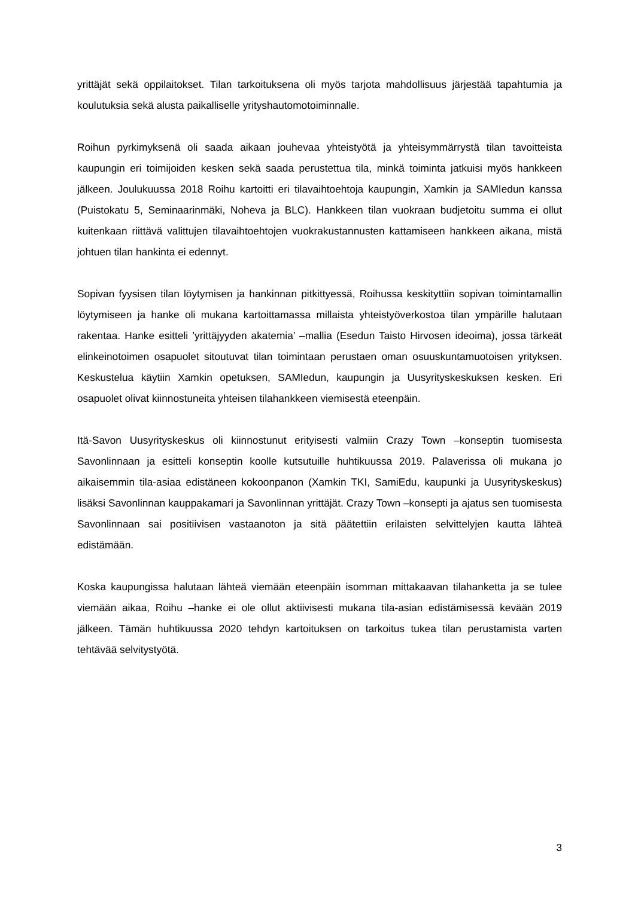yrittäjät sekä oppilaitokset. Tilan tarkoituksena oli myös tarjota mahdollisuus järjestää tapahtumia ja koulutuksia sekä alusta paikalliselle yrityshautomotoiminnalle.
Roihun pyrkimyksenä oli saada aikaan jouhevaa yhteistyötä ja yhteisymmärrystä tilan tavoitteista kaupungin eri toimijoiden kesken sekä saada perustettua tila, minkä toiminta jatkuisi myös hankkeen jälkeen. Joulukuussa 2018 Roihu kartoitti eri tilavaihtoehtoja kaupungin, Xamkin ja SAMIedun kanssa (Puistokatu 5, Seminaarinmäki, Noheva ja BLC). Hankkeen tilan vuokraan budjetoitu summa ei ollut kuitenkaan riittävä valittujen tilavaihtoehtojen vuokrakustannusten kattamiseen hankkeen aikana, mistä johtuen tilan hankinta ei edennyt.
Sopivan fyysisen tilan löytymisen ja hankinnan pitkittyessä, Roihussa keskityttiin sopivan toimintamallin löytymiseen ja hanke oli mukana kartoittamassa millaista yhteistyöverkostoa tilan ympärille halutaan rakentaa. Hanke esitteli ’yrittäjyyden akatemia’ –mallia (Esedun Taisto Hirvosen ideoima), jossa tärkeät elinkeinotoimen osapuolet sitoutuvat tilan toimintaan perustaen oman osuuskuntamuotoisen yrityksen. Keskustelua käytiin Xamkin opetuksen, SAMIedun, kaupungin ja Uusyrityskeskuksen kesken. Eri osapuolet olivat kiinnostuneita yhteisen tilahankkeen viemisestä eteenpäin.
Itä-Savon Uusyrityskeskus oli kiinnostunut erityisesti valmiin Crazy Town –konseptin tuomisesta Savonlinnaan ja esitteli konseptin koolle kutsutuille huhtikuussa 2019. Palaverissa oli mukana jo aikaisemmin tila-asiaa edistäneen kokoonpanon (Xamkin TKI, SamiEdu, kaupunki ja Uusyrityskeskus) lisäksi Savonlinnan kauppakamari ja Savonlinnan yrittäjät. Crazy Town –konsepti ja ajatus sen tuomisesta Savonlinnaan sai positiivisen vastaanoton ja sitä päätettiin erilaisten selvittelyjen kautta lähteä edistämään.
Koska kaupungissa halutaan lähteä viemään eteenpäin isomman mittakaavan tilahanketta ja se tulee viemään aikaa, Roihu –hanke ei ole ollut aktiivisesti mukana tila-asian edistämisessä kevään 2019 jälkeen. Tämän huhtikuussa 2020 tehdyn kartoituksen on tarkoitus tukea tilan perustamista varten tehtävää selvitystyötä.
3